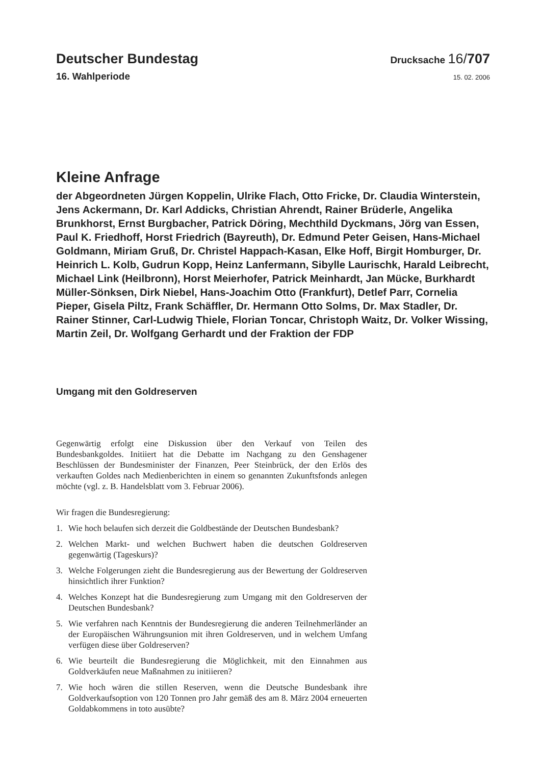Deutscher Bundestag
Drucksache 16/707
16. Wahlperiode
15. 02. 2006
Kleine Anfrage
der Abgeordneten Jürgen Koppelin, Ulrike Flach, Otto Fricke, Dr. Claudia Winterstein, Jens Ackermann, Dr. Karl Addicks, Christian Ahrendt, Rainer Brüderle, Angelika Brunkhorst, Ernst Burgbacher, Patrick Döring, Mechthild Dyckmans, Jörg van Essen, Paul K. Friedhoff, Horst Friedrich (Bayreuth), Dr. Edmund Peter Geisen, Hans-Michael Goldmann, Miriam Gruß, Dr. Christel Happach-Kasan, Elke Hoff, Birgit Homburger, Dr. Heinrich L. Kolb, Gudrun Kopp, Heinz Lanfermann, Sibylle Laurischk, Harald Leibrecht, Michael Link (Heilbronn), Horst Meierhofer, Patrick Meinhardt, Jan Mücke, Burkhardt Müller-Sönksen, Dirk Niebel, Hans-Joachim Otto (Frankfurt), Detlef Parr, Cornelia Pieper, Gisela Piltz, Frank Schäffler, Dr. Hermann Otto Solms, Dr. Max Stadler, Dr. Rainer Stinner, Carl-Ludwig Thiele, Florian Toncar, Christoph Waitz, Dr. Volker Wissing, Martin Zeil, Dr. Wolfgang Gerhardt und der Fraktion der FDP
Umgang mit den Goldreserven
Gegenwärtig erfolgt eine Diskussion über den Verkauf von Teilen des Bundesbankgoldes. Initiiert hat die Debatte im Nachgang zu den Genshagener Beschlüssen der Bundesminister der Finanzen, Peer Steinbrück, der den Erlös des verkauften Goldes nach Medienberichten in einem so genannten Zukunftsfonds anlegen möchte (vgl. z. B. Handelsblatt vom 3. Februar 2006).
Wir fragen die Bundesregierung:
1. Wie hoch belaufen sich derzeit die Goldbestände der Deutschen Bundesbank?
2. Welchen Markt- und welchen Buchwert haben die deutschen Goldreserven gegenwärtig (Tageskurs)?
3. Welche Folgerungen zieht die Bundesregierung aus der Bewertung der Goldreserven hinsichtlich ihrer Funktion?
4. Welches Konzept hat die Bundesregierung zum Umgang mit den Goldreserven der Deutschen Bundesbank?
5. Wie verfahren nach Kenntnis der Bundesregierung die anderen Teilnehmerländer an der Europäischen Währungsunion mit ihren Goldreserven, und in welchem Umfang verfügen diese über Goldreserven?
6. Wie beurteilt die Bundesregierung die Möglichkeit, mit den Einnahmen aus Goldverkäufen neue Maßnahmen zu initiieren?
7. Wie hoch wären die stillen Reserven, wenn die Deutsche Bundesbank ihre Goldverkaufsoption von 120 Tonnen pro Jahr gemäß des am 8. März 2004 erneuerten Goldabkommens in toto ausübte?